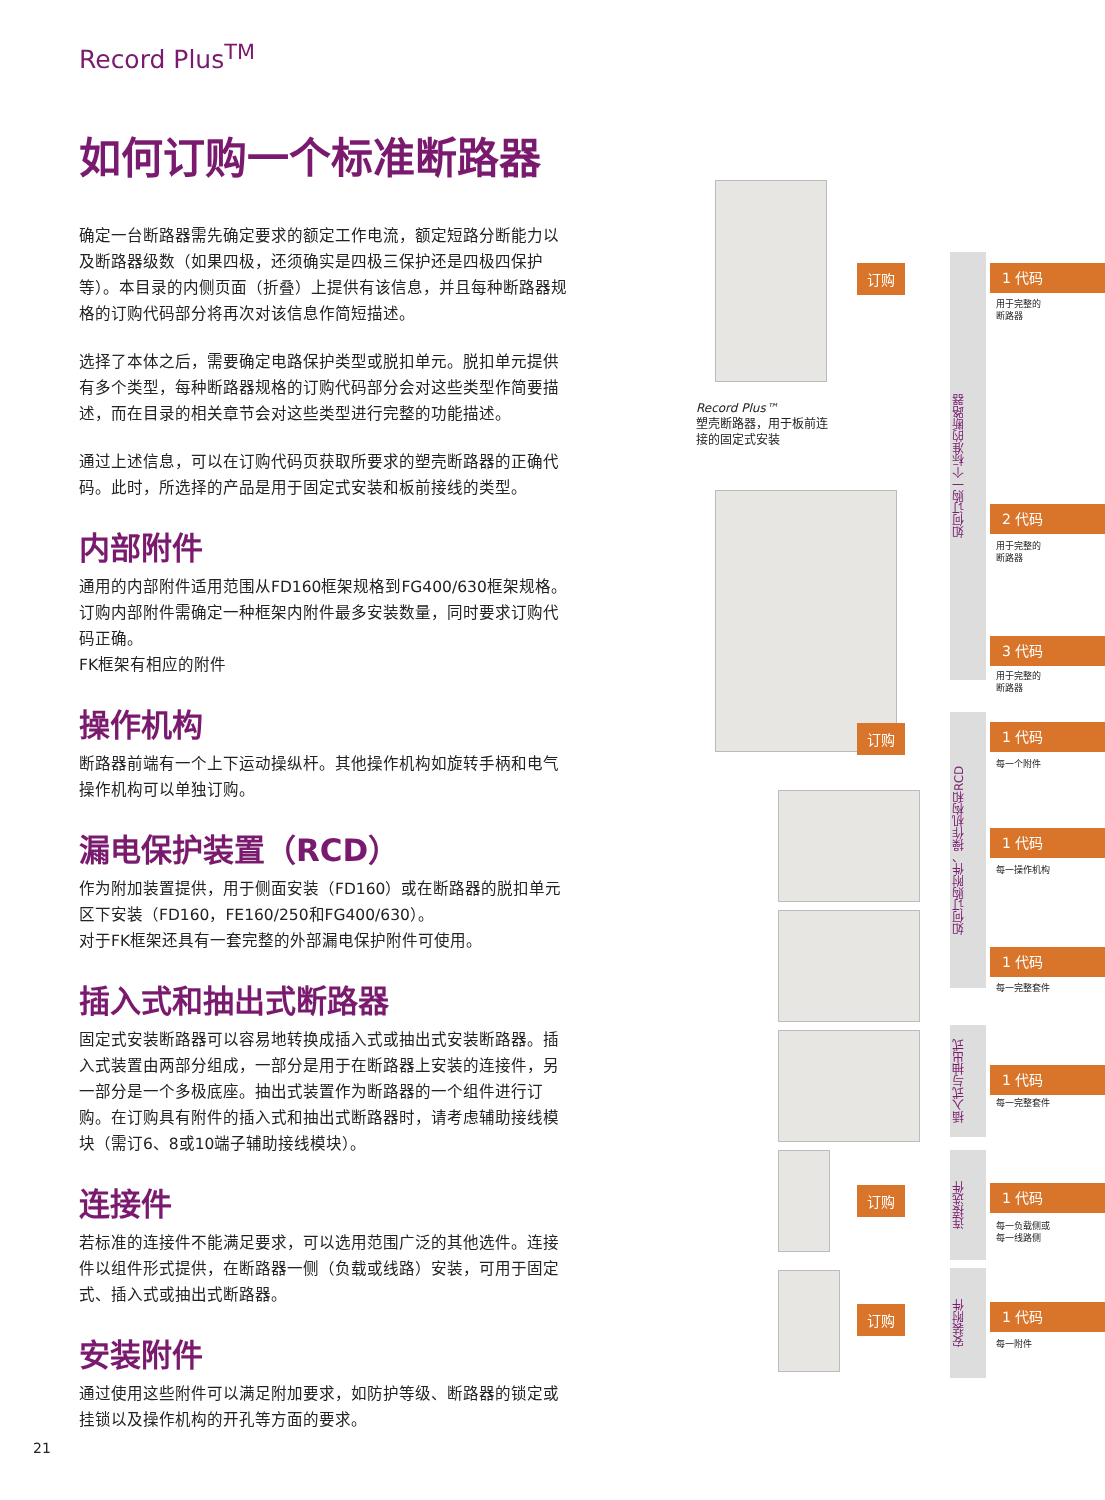Record Plus<sup>TM</sup>
如何订购一个标准断路器
确定一台断路器需先确定要求的额定工作电流，额定短路分断能力以及断路器级数（如果四极，还须确实是四极三保护还是四极四保护等）。本目录的内侧页面（折叠）上提供有该信息，并且每种断路器规格的订购代码部分将再次对该信息作简短描述。
选择了本体之后，需要确定电路保护类型或脱扣单元。脱扣单元提供有多个类型，每种断路器规格的订购代码部分会对这些类型作简要描述，而在目录的相关章节会对这些类型进行完整的功能描述。
通过上述信息，可以在订购代码页获取所要求的塑壳断路器的正确代码。此时，所选择的产品是用于固定式安装和板前接线的类型。
内部附件
通用的内部附件适用范围从FD160框架规格到FG400/630框架规格。订购内部附件需确定一种框架内附件最多安装数量，同时要求订购代码正确。
FK框架有相应的附件
操作机构
断路器前端有一个上下运动操纵杆。其他操作机构如旋转手柄和电气操作机构可以单独订购。
漏电保护装置（RCD）
作为附加装置提供，用于侧面安装（FD160）或在断路器的脱扣单元区下安装（FD160，FE160/250和FG400/630）。
对于FK框架还具有一套完整的外部漏电保护附件可使用。
插入式和抽出式断路器
固定式安装断路器可以容易地转换成插入式或抽出式安装断路器。插入式装置由两部分组成，一部分是用于在断路器上安装的连接件，另一部分是一个多极底座。抽出式装置作为断路器的一个组件进行订购。在订购具有附件的插入式和抽出式断路器时，请考虑辅助接线模块（需订6、8或10端子辅助接线模块）。
连接件
若标准的连接件不能满足要求，可以选用范围广泛的其他选件。连接件以组件形式提供，在断路器一侧（负载或线路）安装，可用于固定式、插入式或抽出式断路器。
安装附件
通过使用这些附件可以满足附加要求，如防护等级、断路器的锁定或挂锁以及操作机构的开孔等方面的要求。
21
Record Plus™
塑壳断路器，用于板前连
接的固定式安装
如何订购一个标准的断路器
如何订购附件、操作机构和RCD
插入式与抽出式
连接选件
安装附件
订购
订购
订购
订购
1 代码
用于完整的
断路器
2 代码
用于完整的
断路器
3 代码
用于完整的
断路器
1 代码
每一个附件
1 代码
每一操作机构
1 代码
每一完整套件
1 代码
每一完整套件
1 代码
每一负载侧或
每一线路侧
1 代码
每一附件